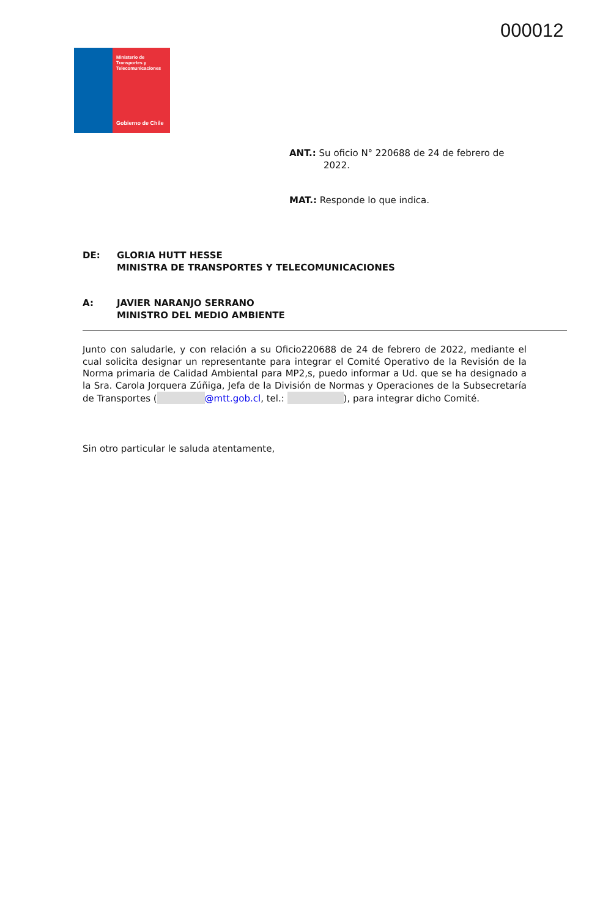000012
Ministerio de
Transportes y
Telecomunicaciones
Gobierno de Chile
ANT.: Su oficio N° 220688 de 24 de febrero de
2022.
MAT.: Responde lo que indica.
| DE: | GLORIA HUTT HESSE MINISTRA DE TRANSPORTES Y TELECOMUNICACIONES |
| A: | JAVIER NARANJO SERRANO MINISTRO DEL MEDIO AMBIENTE |
Junto con saludarle, y con relación a su Oficio220688 de 24 de febrero de 2022, mediante el cual solicita designar un representante para integrar el Comité Operativo de la Revisión de la Norma primaria de Calidad Ambiental para MP2,s, puedo informar a Ud. que se ha designado a la Sra. Carola Jorquera Zúñiga, Jefa de la División de Normas y Operaciones de la Subsecretaría de Transportes ( @mtt.gob.cl, tel.: ), para integrar dicho Comité.
Sin otro particular le saluda atentamente,